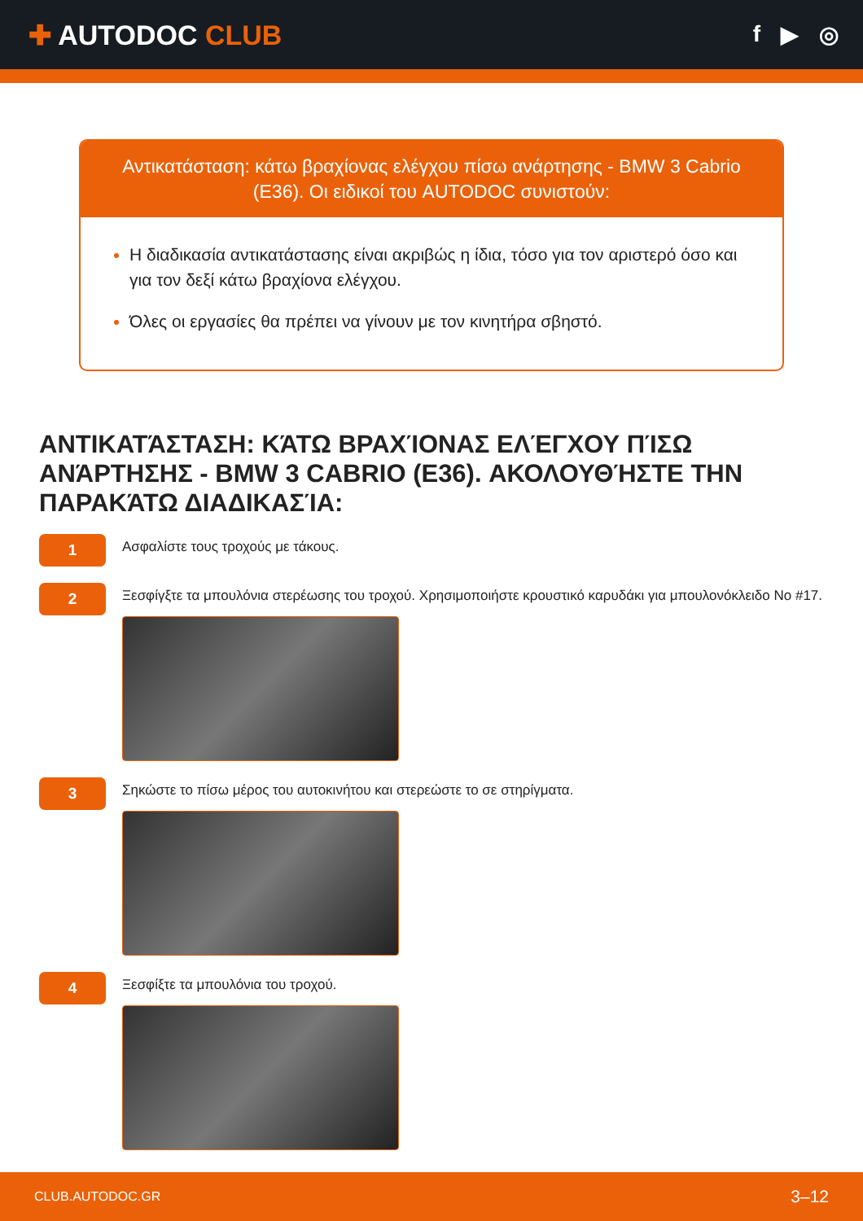✚ AUTODOC CLUB
f ▶ ◎
Αντικατάσταση: κάτω βραχίονας ελέγχου πίσω ανάρτησης - BMW 3 Cabrio (E36). Οι ειδικοί του AUTODOC συνιστούν:
Η διαδικασία αντικατάστασης είναι ακριβώς η ίδια, τόσο για τον αριστερό όσο και για τον δεξί κάτω βραχίονα ελέγχου.
Όλες οι εργασίες θα πρέπει να γίνουν με τον κινητήρα σβηστό.
ΑΝΤΙΚΑΤΆΣΤΑΣΗ: ΚΆΤΩ ΒΡΑΧΊΟΝΑΣ ΕΛΈΓΧΟΥ ΠΊΣΩ ΑΝΆΡΤΗΣΗΣ - BMW 3 CABRIO (E36). ΑΚΟΛΟΥΘΉΣΤΕ ΤΗΝ ΠΑΡΑΚΆΤΩ ΔΙΑΔΙΚΑΣΊΑ:
1
Ασφαλίστε τους τροχούς με τάκους.
2
Ξεσφίγξτε τα μπουλόνια στερέωσης του τροχού. Χρησιμοποιήστε κρουστικό καρυδάκι για μπουλονόκλειδο Νο #17.
3
Σηκώστε το πίσω μέρος του αυτοκινήτου και στερεώστε το σε στηρίγματα.
4
Ξεσφίξτε τα μπουλόνια του τροχού.
CLUB.AUTODOC.GR 3–12